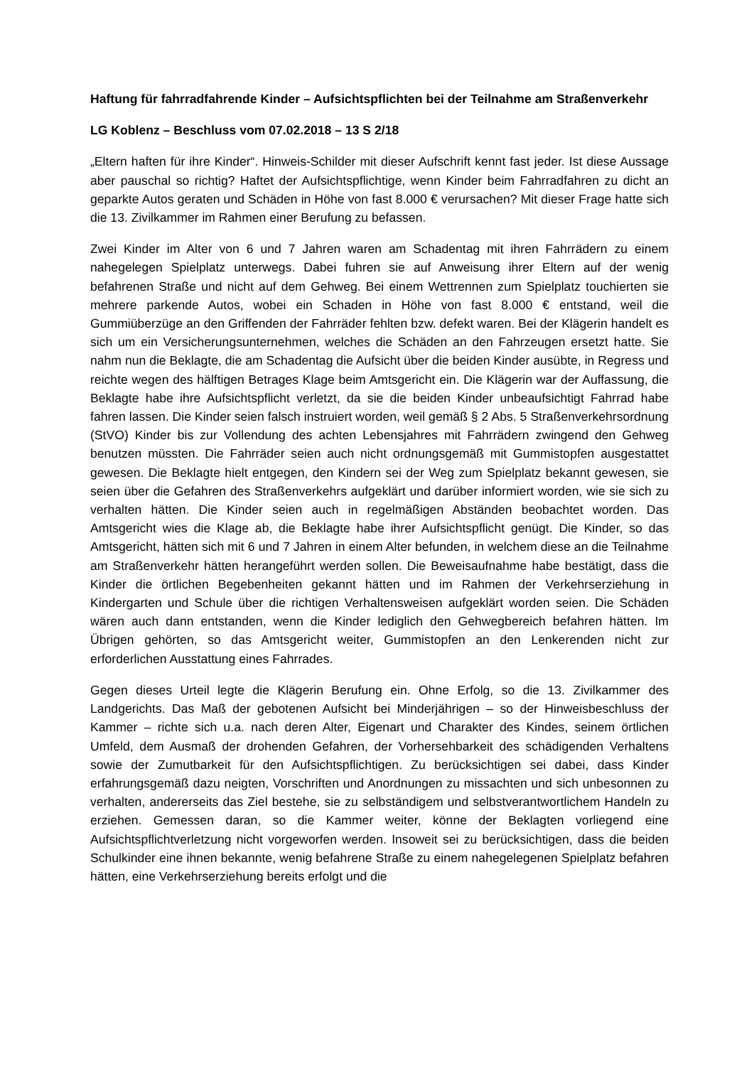Haftung für fahrradfahrende Kinder – Aufsichtspflichten bei der Teilnahme am Straßenverkehr
LG Koblenz – Beschluss vom 07.02.2018 – 13 S 2/18
„Eltern haften für ihre Kinder“. Hinweis-Schilder mit dieser Aufschrift kennt fast jeder. Ist diese Aussage aber pauschal so richtig? Haftet der Aufsichtspflichtige, wenn Kinder beim Fahrradfahren zu dicht an geparkte Autos geraten und Schäden in Höhe von fast 8.000 € verursachen? Mit dieser Frage hatte sich die 13. Zivilkammer im Rahmen einer Berufung zu befassen.
Zwei Kinder im Alter von 6 und 7 Jahren waren am Schadentag mit ihren Fahrrädern zu einem nahegelegen Spielplatz unterwegs. Dabei fuhren sie auf Anweisung ihrer Eltern auf der wenig befahrenen Straße und nicht auf dem Gehweg. Bei einem Wettrennen zum Spielplatz touchierten sie mehrere parkende Autos, wobei ein Schaden in Höhe von fast 8.000 € entstand, weil die Gummiüberzüge an den Griffenden der Fahrräder fehlten bzw. defekt waren. Bei der Klägerin handelt es sich um ein Versicherungsunternehmen, welches die Schäden an den Fahrzeugen ersetzt hatte. Sie nahm nun die Beklagte, die am Schadentag die Aufsicht über die beiden Kinder ausübte, in Regress und reichte wegen des hälftigen Betrages Klage beim Amtsgericht ein. Die Klägerin war der Auffassung, die Beklagte habe ihre Aufsichtspflicht verletzt, da sie die beiden Kinder unbeaufsichtigt Fahrrad habe fahren lassen. Die Kinder seien falsch instruiert worden, weil gemäß § 2 Abs. 5 Straßenverkehrsordnung (StVO) Kinder bis zur Vollendung des achten Lebensjahres mit Fahrrädern zwingend den Gehweg benutzen müssten. Die Fahrräder seien auch nicht ordnungsgemäß mit Gummistopfen ausgestattet gewesen. Die Beklagte hielt entgegen, den Kindern sei der Weg zum Spielplatz bekannt gewesen, sie seien über die Gefahren des Straßenverkehrs aufgeklärt und darüber informiert worden, wie sie sich zu verhalten hätten. Die Kinder seien auch in regelmäßigen Abständen beobachtet worden. Das Amtsgericht wies die Klage ab, die Beklagte habe ihrer Aufsichtspflicht genügt. Die Kinder, so das Amtsgericht, hätten sich mit 6 und 7 Jahren in einem Alter befunden, in welchem diese an die Teilnahme am Straßenverkehr hätten herangeführt werden sollen. Die Beweisaufnahme habe bestätigt, dass die Kinder die örtlichen Begebenheiten gekannt hätten und im Rahmen der Verkehrserziehung in Kindergarten und Schule über die richtigen Verhaltensweisen aufgeklärt worden seien. Die Schäden wären auch dann entstanden, wenn die Kinder lediglich den Gehwegbereich befahren hätten. Im Übrigen gehörten, so das Amtsgericht weiter, Gummistopfen an den Lenkerenden nicht zur erforderlichen Ausstattung eines Fahrrades.
Gegen dieses Urteil legte die Klägerin Berufung ein. Ohne Erfolg, so die 13. Zivilkammer des Landgerichts. Das Maß der gebotenen Aufsicht bei Minderjährigen – so der Hinweisbeschluss der Kammer – richte sich u.a. nach deren Alter, Eigenart und Charakter des Kindes, seinem örtlichen Umfeld, dem Ausmaß der drohenden Gefahren, der Vorhersehbarkeit des schädigenden Verhaltens sowie der Zumutbarkeit für den Aufsichtspflichtigen. Zu berücksichtigen sei dabei, dass Kinder erfahrungsgemäß dazu neigten, Vorschriften und Anordnungen zu missachten und sich unbesonnen zu verhalten, andererseits das Ziel bestehe, sie zu selbständigem und selbstverantwortlichem Handeln zu erziehen. Gemessen daran, so die Kammer weiter, könne der Beklagten vorliegend eine Aufsichtspflichtverletzung nicht vorgeworfen werden. Insoweit sei zu berücksichtigen, dass die beiden Schulkinder eine ihnen bekannte, wenig befahrene Straße zu einem nahegelegenen Spielplatz befahren hätten, eine Verkehrserziehung bereits erfolgt und die